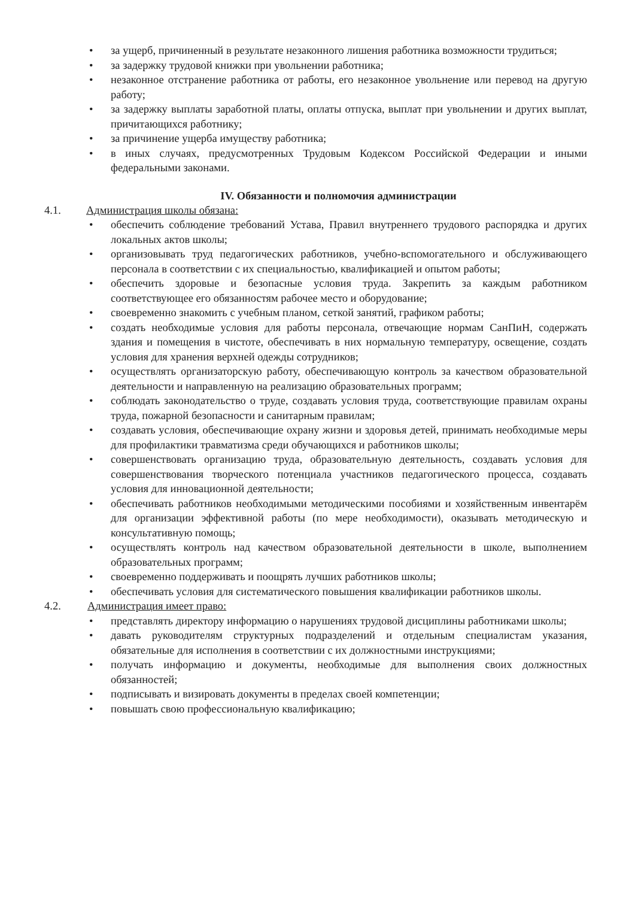• за ущерб, причиненный в результате незаконного лишения работника возможности трудиться;
• за задержку трудовой книжки при увольнении работника;
• незаконное отстранение работника от работы, его незаконное увольнение или перевод на другую работу;
• за задержку выплаты заработной платы, оплаты отпуска, выплат при увольнении и других выплат, причитающихся работнику;
• за причинение ущерба имуществу работника;
• в иных случаях, предусмотренных Трудовым Кодексом Российской Федерации и иными федеральными законами.
IV. Обязанности и полномочия администрации
4.1. Администрация школы обязана:
• обеспечить соблюдение требований Устава, Правил внутреннего трудового распорядка и других локальных актов школы;
• организовывать труд педагогических работников, учебно-вспомогательного и обслуживающего персонала в соответствии с их специальностью, квалификацией и опытом работы;
• обеспечить здоровые и безопасные условия труда. Закрепить за каждым работником соответствующее его обязанностям рабочее место и оборудование;
• своевременно знакомить с учебным планом, сеткой занятий, графиком работы;
• создать необходимые условия для работы персонала, отвечающие нормам СанПиН, содержать здания и помещения в чистоте, обеспечивать в них нормальную температуру, освещение, создать условия для хранения верхней одежды сотрудников;
• осуществлять организаторскую работу, обеспечивающую контроль за качеством образовательной деятельности и направленную на реализацию образовательных программ;
• соблюдать законодательство о труде, создавать условия труда, соответствующие правилам охраны труда, пожарной безопасности и санитарным правилам;
• создавать условия, обеспечивающие охрану жизни и здоровья детей, принимать необходимые меры для профилактики травматизма среди обучающихся и работников школы;
• совершенствовать организацию труда, образовательную деятельность, создавать условия для совершенствования творческого потенциала участников педагогического процесса, создавать условия для инновационной деятельности;
• обеспечивать работников необходимыми методическими пособиями и хозяйственным инвентарём для организации эффективной работы (по мере необходимости), оказывать методическую и консультативную помощь;
• осуществлять контроль над качеством образовательной деятельности в школе, выполнением образовательных программ;
• своевременно поддерживать и поощрять лучших работников школы;
• обеспечивать условия для систематического повышения квалификации работников школы.
4.2. Администрация имеет право:
• представлять директору информацию о нарушениях трудовой дисциплины работниками школы;
• давать руководителям структурных подразделений и отдельным специалистам указания, обязательные для исполнения в соответствии с их должностными инструкциями;
• получать информацию и документы, необходимые для выполнения своих должностных обязанностей;
• подписывать и визировать документы в пределах своей компетенции;
• повышать свою профессиональную квалификацию;